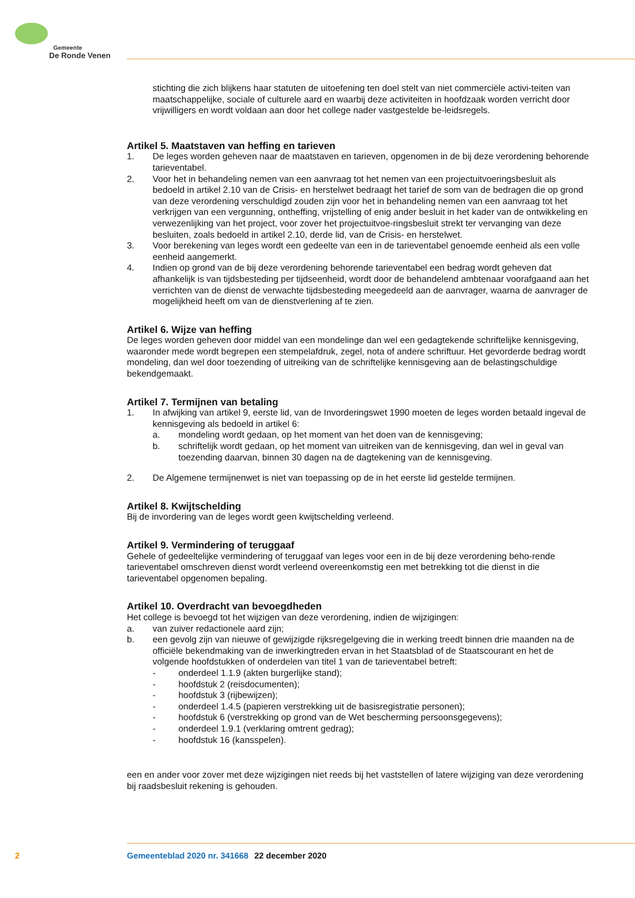Gemeente
De Ronde Venen
stichting die zich blijkens haar statuten de uitoefening ten doel stelt van niet commerciële activi-teiten van maatschappelijke, sociale of culturele aard en waarbij deze activiteiten in hoofdzaak worden verricht door vrijwilligers en wordt voldaan aan door het college nader vastgestelde be-leidsregels.
Artikel 5. Maatstaven van heffing en tarieven
1. De leges worden geheven naar de maatstaven en tarieven, opgenomen in de bij deze verordening behorende tarieventabel.
2. Voor het in behandeling nemen van een aanvraag tot het nemen van een projectuitvoeringsbesluit als bedoeld in artikel 2.10 van de Crisis- en herstelwet bedraagt het tarief de som van de bedragen die op grond van deze verordening verschuldigd zouden zijn voor het in behandeling nemen van een aanvraag tot het verkrijgen van een vergunning, ontheffing, vrijstelling of enig ander besluit in het kader van de ontwikkeling en verwezenlijking van het project, voor zover het projectuitvoe-ringsbesluit strekt ter vervanging van deze besluiten, zoals bedoeld in artikel 2.10, derde lid, van de Crisis- en herstelwet.
3. Voor berekening van leges wordt een gedeelte van een in de tarieventabel genoemde eenheid als een volle eenheid aangemerkt.
4. Indien op grond van de bij deze verordening behorende tarieventabel een bedrag wordt geheven dat afhankelijk is van tijdsbesteding per tijdseenheid, wordt door de behandelend ambtenaar voorafgaand aan het verrichten van de dienst de verwachte tijdsbesteding meegedeeld aan de aanvrager, waarna de aanvrager de mogelijkheid heeft om van de dienstverlening af te zien.
Artikel 6. Wijze van heffing
De leges worden geheven door middel van een mondelinge dan wel een gedagtekende schriftelijke kennisgeving, waaronder mede wordt begrepen een stempelafdruk, zegel, nota of andere schriftuur. Het gevorderde bedrag wordt mondeling, dan wel door toezending of uitreiking van de schriftelijke kennisgeving aan de belastingschuldige bekendgemaakt.
Artikel 7. Termijnen van betaling
1. In afwijking van artikel 9, eerste lid, van de Invorderingswet 1990 moeten de leges worden betaald ingeval de kennisgeving als bedoeld in artikel 6:
a. mondeling wordt gedaan, op het moment van het doen van de kennisgeving;
b. schriftelijk wordt gedaan, op het moment van uitreiken van de kennisgeving, dan wel in geval van toezending daarvan, binnen 30 dagen na de dagtekening van de kennisgeving.
2. De Algemene termijnenwet is niet van toepassing op de in het eerste lid gestelde termijnen.
Artikel 8. Kwijtschelding
Bij de invordering van de leges wordt geen kwijtschelding verleend.
Artikel 9. Vermindering of teruggaaf
Gehele of gedeeltelijke vermindering of teruggaaf van leges voor een in de bij deze verordening beho-rende tarieventabel omschreven dienst wordt verleend overeenkomstig een met betrekking tot die dienst in die tarieventabel opgenomen bepaling.
Artikel 10. Overdracht van bevoegdheden
Het college is bevoegd tot het wijzigen van deze verordening, indien de wijzigingen:
a. van zuiver redactionele aard zijn;
b. een gevolg zijn van nieuwe of gewijzigde rijksregelgeving die in werking treedt binnen drie maanden na de officiële bekendmaking van de inwerkingtreden ervan in het Staatsblad of de Staatscourant en het de volgende hoofdstukken of onderdelen van titel 1 van de tarieventabel betreft:
- onderdeel 1.1.9 (akten burgerlijke stand);
- hoofdstuk 2 (reisdocumenten);
- hoofdstuk 3 (rijbewijzen);
- onderdeel 1.4.5 (papieren verstrekking uit de basisregistratie personen);
- hoofdstuk 6 (verstrekking op grond van de Wet bescherming persoonsgegevens);
- onderdeel 1.9.1 (verklaring omtrent gedrag);
- hoofdstuk 16 (kansspelen).
een en ander voor zover met deze wijzigingen niet reeds bij het vaststellen of latere wijziging van deze verordening bij raadsbesluit rekening is gehouden.
2 Gemeenteblad 2020 nr. 341668 22 december 2020